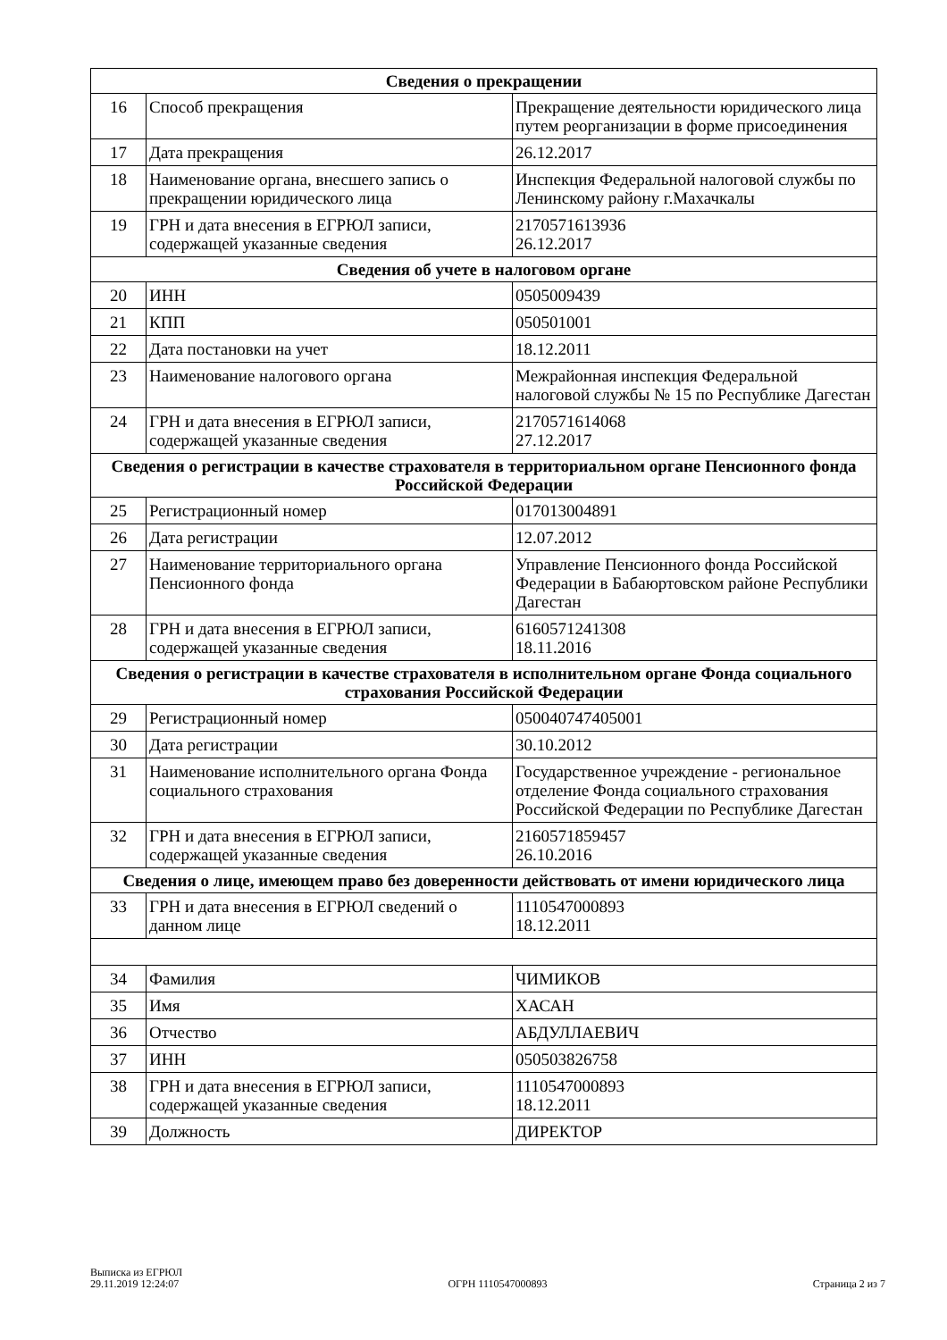| Сведения о прекращении | | |
| --- | --- | --- |
| 16 | Способ прекращения | Прекращение деятельности юридического лица путем реорганизации в форме присоединения |
| 17 | Дата прекращения | 26.12.2017 |
| 18 | Наименование органа, внесшего запись о прекращении юридического лица | Инспекция Федеральной налоговой службы по Ленинскому району г.Махачкалы |
| 19 | ГРН и дата внесения в ЕГРЮЛ записи, содержащей указанные сведения | 2170571613936 26.12.2017 |
| Сведения об учете в налоговом органе | | |
| 20 | ИНН | 0505009439 |
| 21 | КПП | 050501001 |
| 22 | Дата постановки на учет | 18.12.2011 |
| 23 | Наименование налогового органа | Межрайонная инспекция Федеральной налоговой службы № 15 по Республике Дагестан |
| 24 | ГРН и дата внесения в ЕГРЮЛ записи, содержащей указанные сведения | 2170571614068 27.12.2017 |
| Сведения о регистрации в качестве страхователя в территориальном органе Пенсионного фонда Российской Федерации | | |
| 25 | Регистрационный номер | 017013004891 |
| 26 | Дата регистрации | 12.07.2012 |
| 27 | Наименование территориального органа Пенсионного фонда | Управление Пенсионного фонда Российской Федерации в Бабаюртовском районе Республики Дагестан |
| 28 | ГРН и дата внесения в ЕГРЮЛ записи, содержащей указанные сведения | 6160571241308 18.11.2016 |
| Сведения о регистрации в качестве страхователя в исполнительном органе Фонда социального страхования Российской Федерации | | |
| 29 | Регистрационный номер | 050040747405001 |
| 30 | Дата регистрации | 30.10.2012 |
| 31 | Наименование исполнительного органа Фонда социального страхования | Государственное учреждение - региональное отделение Фонда социального страхования Российской Федерации по Республике Дагестан |
| 32 | ГРН и дата внесения в ЕГРЮЛ записи, содержащей указанные сведения | 2160571859457 26.10.2016 |
| Сведения о лице, имеющем право без доверенности действовать от имени юридического лица | | |
| 33 | ГРН и дата внесения в ЕГРЮЛ сведений о данном лице | 1110547000893 18.12.2011 |
| 34 | Фамилия | ЧИМИКОВ |
| 35 | Имя | ХАСАН |
| 36 | Отчество | АБДУЛЛАЕВИЧ |
| 37 | ИНН | 050503826758 |
| 38 | ГРН и дата внесения в ЕГРЮЛ записи, содержащей указанные сведения | 1110547000893 18.12.2011 |
| 39 | Должность | ДИРЕКТОР |
Выписка из ЕГРЮЛ
29.11.2019 12:24:07
ОГРН 1110547000893
Страница 2 из 7